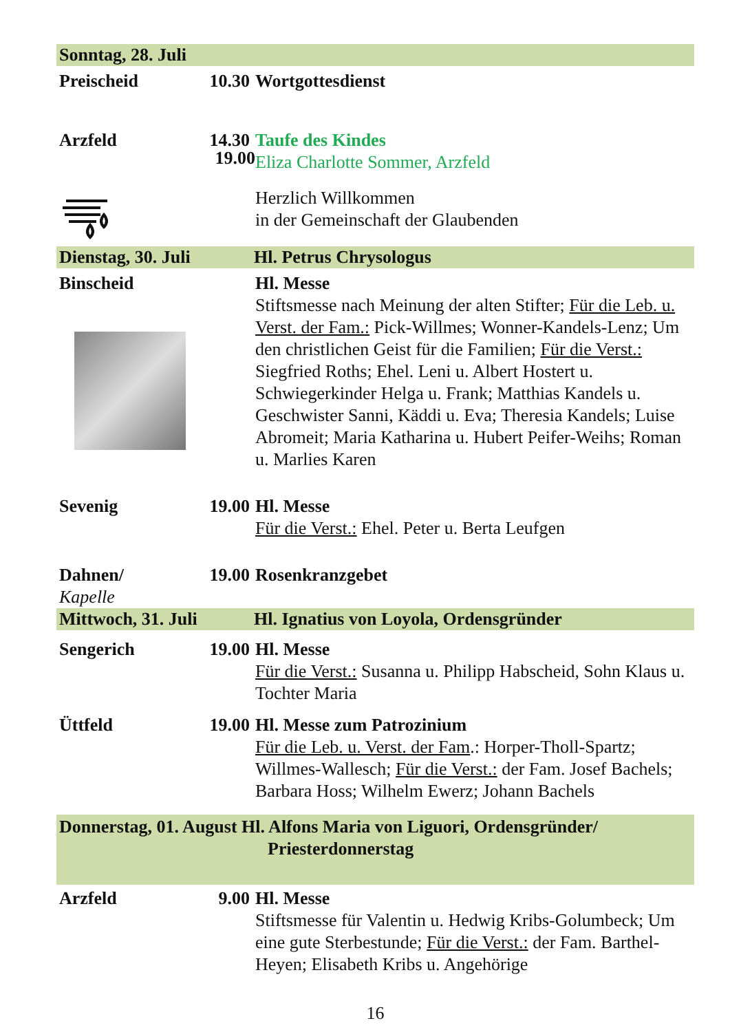Sonntag, 28. Juli
Preischeid 10.30 Wortgottesdienst
Arzfeld 14.30 Taufe des Kindes
Eliza Charlotte Sommer, Arzfeld
Herzlich Willkommen
in der Gemeinschaft der Glaubenden
Dienstag, 30. Juli Hl. Petrus Chrysologus
Binscheid
Hl. Messe
Stiftsmesse nach Meinung der alten Stifter; Für die Leb. u. Verst. der Fam.: Pick-Willmes; Wonner-Kandels-Lenz; Um den christlichen Geist für die Familien; Für die Verst.: Siegfried Roths; Ehel. Leni u. Albert Hostert u. Schwiegerkinder Helga u. Frank; Matthias Kandels u. Geschwister Sanni, Käddi u. Eva; Theresia Kandels; Luise Abromeit; Maria Katharina u. Hubert Peifer-Weihs; Roman u. Marlies Karen
19.00
Sevenig 19.00 Hl. Messe
Für die Verst.: Ehel. Peter u. Berta Leufgen
Dahnen/
Kapelle 19.00 Rosenkranzgebet
Mittwoch, 31. Juli Hl. Ignatius von Loyola, Ordensgründer
Sengerich 19.00 Hl. Messe
Für die Verst.: Susanna u. Philipp Habscheid, Sohn Klaus u. Tochter Maria
Üttfeld 19.00 Hl. Messe zum Patrozinium
Für die Leb. u. Verst. der Fam.: Horper-Tholl-Spartz; Willmes-Wallesch; Für die Verst.: der Fam. Josef Bachels; Barbara Hoss; Wilhelm Ewerz; Johann Bachels
Donnerstag, 01. August Hl. Alfons Maria von Liguori, Ordensgründer/
Priesterdonnerstag
Arzfeld 9.00 Hl. Messe
Stiftsmesse für Valentin u. Hedwig Kribs-Golumbeck; Um eine gute Sterbestunde; Für die Verst.: der Fam. Barthel-Heyen; Elisabeth Kribs u. Angehörige
16